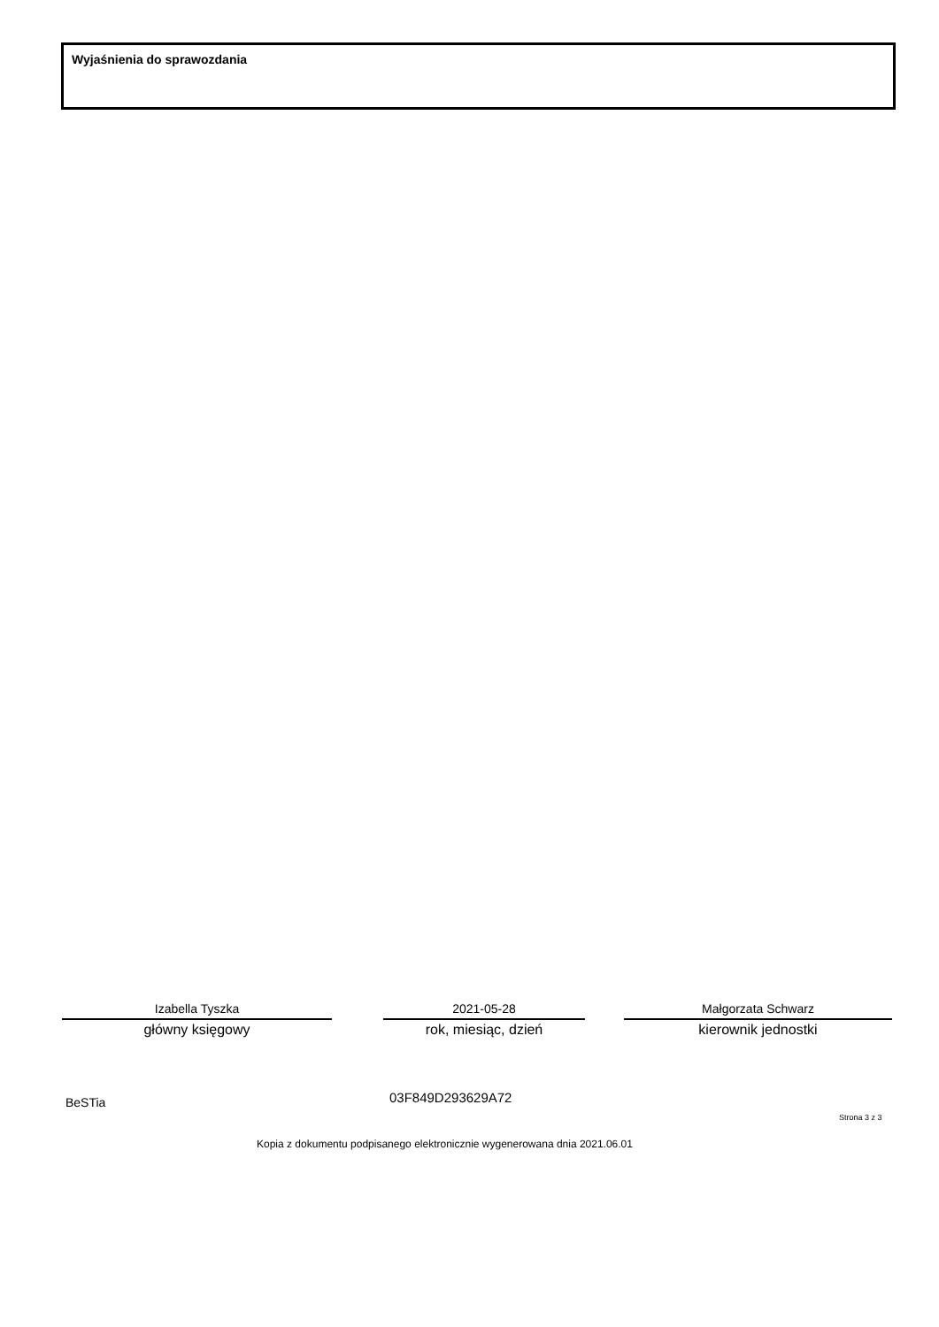Wyjaśnienia do sprawozdania
Izabella Tyszka
główny księgowy
2021-05-28
rok, miesiąc, dzień
Małgorzata Schwarz
kierownik jednostki
BeSTia 03F849D293629A72
Strona 3 z 3
Kopia z dokumentu podpisanego elektronicznie wygenerowana dnia 2021.06.01